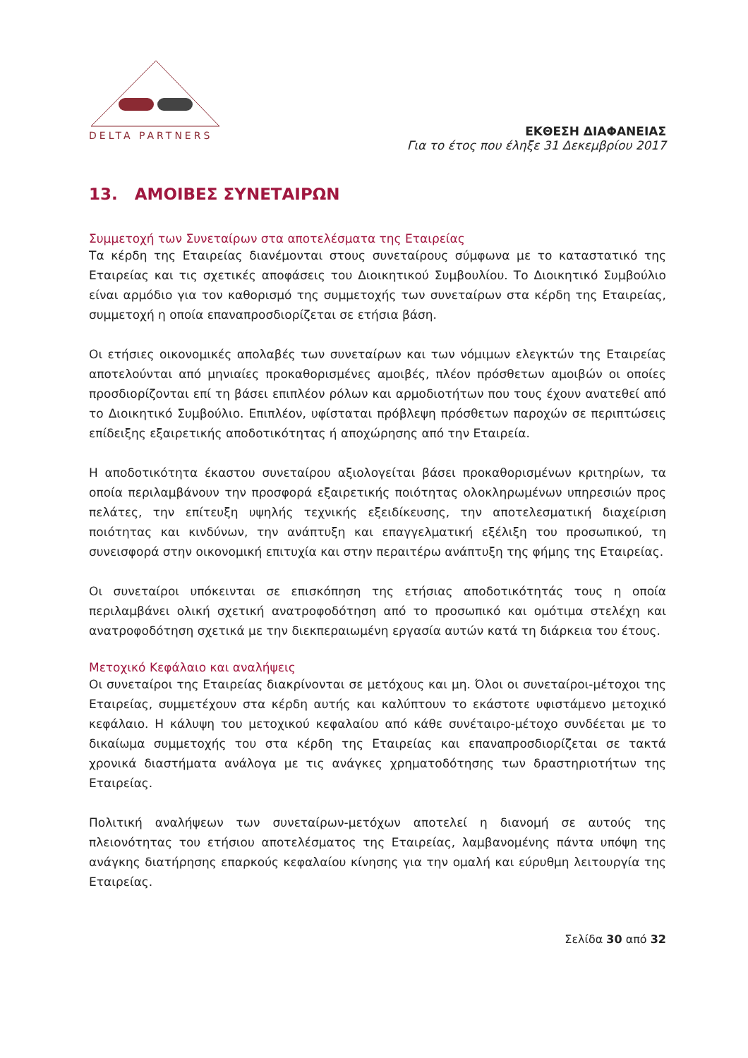DELTA PARTNERS
ΕΚΘΕΣΗ ΔΙΑΦΑΝΕΙΑΣ
Για το έτος που έληξε 31 Δεκεμβρίου 2017
13. ΑΜΟΙΒΕΣ ΣΥΝΕΤΑΙΡΩΝ
Συμμετοχή των Συνεταίρων στα αποτελέσματα της Εταιρείας
Τα κέρδη της Εταιρείας διανέμονται στους συνεταίρους σύμφωνα με το καταστατικό της Εταιρείας και τις σχετικές αποφάσεις του Διοικητικού Συμβουλίου. Το Διοικητικό Συμβούλιο είναι αρμόδιο για τον καθορισμό της συμμετοχής των συνεταίρων στα κέρδη της Εταιρείας, συμμετοχή η οποία επαναπροσδιορίζεται σε ετήσια βάση.
Οι ετήσιες οικονομικές απολαβές των συνεταίρων και των νόμιμων ελεγκτών της Εταιρείας αποτελούνται από μηνιαίες προκαθορισμένες αμοιβές, πλέον πρόσθετων αμοιβών οι οποίες προσδιορίζονται επί τη βάσει επιπλέον ρόλων και αρμοδιοτήτων που τους έχουν ανατεθεί από το Διοικητικό Συμβούλιο. Επιπλέον, υφίσταται πρόβλεψη πρόσθετων παροχών σε περιπτώσεις επίδειξης εξαιρετικής αποδοτικότητας ή αποχώρησης από την Εταιρεία.
Η αποδοτικότητα έκαστου συνεταίρου αξιολογείται βάσει προκαθορισμένων κριτηρίων, τα οποία περιλαμβάνουν την προσφορά εξαιρετικής ποιότητας ολοκληρωμένων υπηρεσιών προς πελάτες, την επίτευξη υψηλής τεχνικής εξειδίκευσης, την αποτελεσματική διαχείριση ποιότητας και κινδύνων, την ανάπτυξη και επαγγελματική εξέλιξη του προσωπικού, τη συνεισφορά στην οικονομική επιτυχία και στην περαιτέρω ανάπτυξη της φήμης της Εταιρείας.
Οι συνεταίροι υπόκεινται σε επισκόπηση της ετήσιας αποδοτικότητάς τους η οποία περιλαμβάνει ολική σχετική ανατροφοδότηση από το προσωπικό και ομότιμα στελέχη και ανατροφοδότηση σχετικά με την διεκπεραιωμένη εργασία αυτών κατά τη διάρκεια του έτους.
Μετοχικό Κεφάλαιο και αναλήψεις
Οι συνεταίροι της Εταιρείας διακρίνονται σε μετόχους και μη. Όλοι οι συνεταίροι-μέτοχοι της Εταιρείας, συμμετέχουν στα κέρδη αυτής και καλύπτουν το εκάστοτε υφιστάμενο μετοχικό κεφάλαιο. Η κάλυψη του μετοχικού κεφαλαίου από κάθε συνέταιρο-μέτοχο συνδέεται με το δικαίωμα συμμετοχής του στα κέρδη της Εταιρείας και επαναπροσδιορίζεται σε τακτά χρονικά διαστήματα ανάλογα με τις ανάγκες χρηματοδότησης των δραστηριοτήτων της Εταιρείας.
Πολιτική αναλήψεων των συνεταίρων-μετόχων αποτελεί η διανομή σε αυτούς της πλειονότητας του ετήσιου αποτελέσματος της Εταιρείας, λαμβανομένης πάντα υπόψη της ανάγκης διατήρησης επαρκούς κεφαλαίου κίνησης για την ομαλή και εύρυθμη λειτουργία της Εταιρείας.
Σελίδα 30 από 32